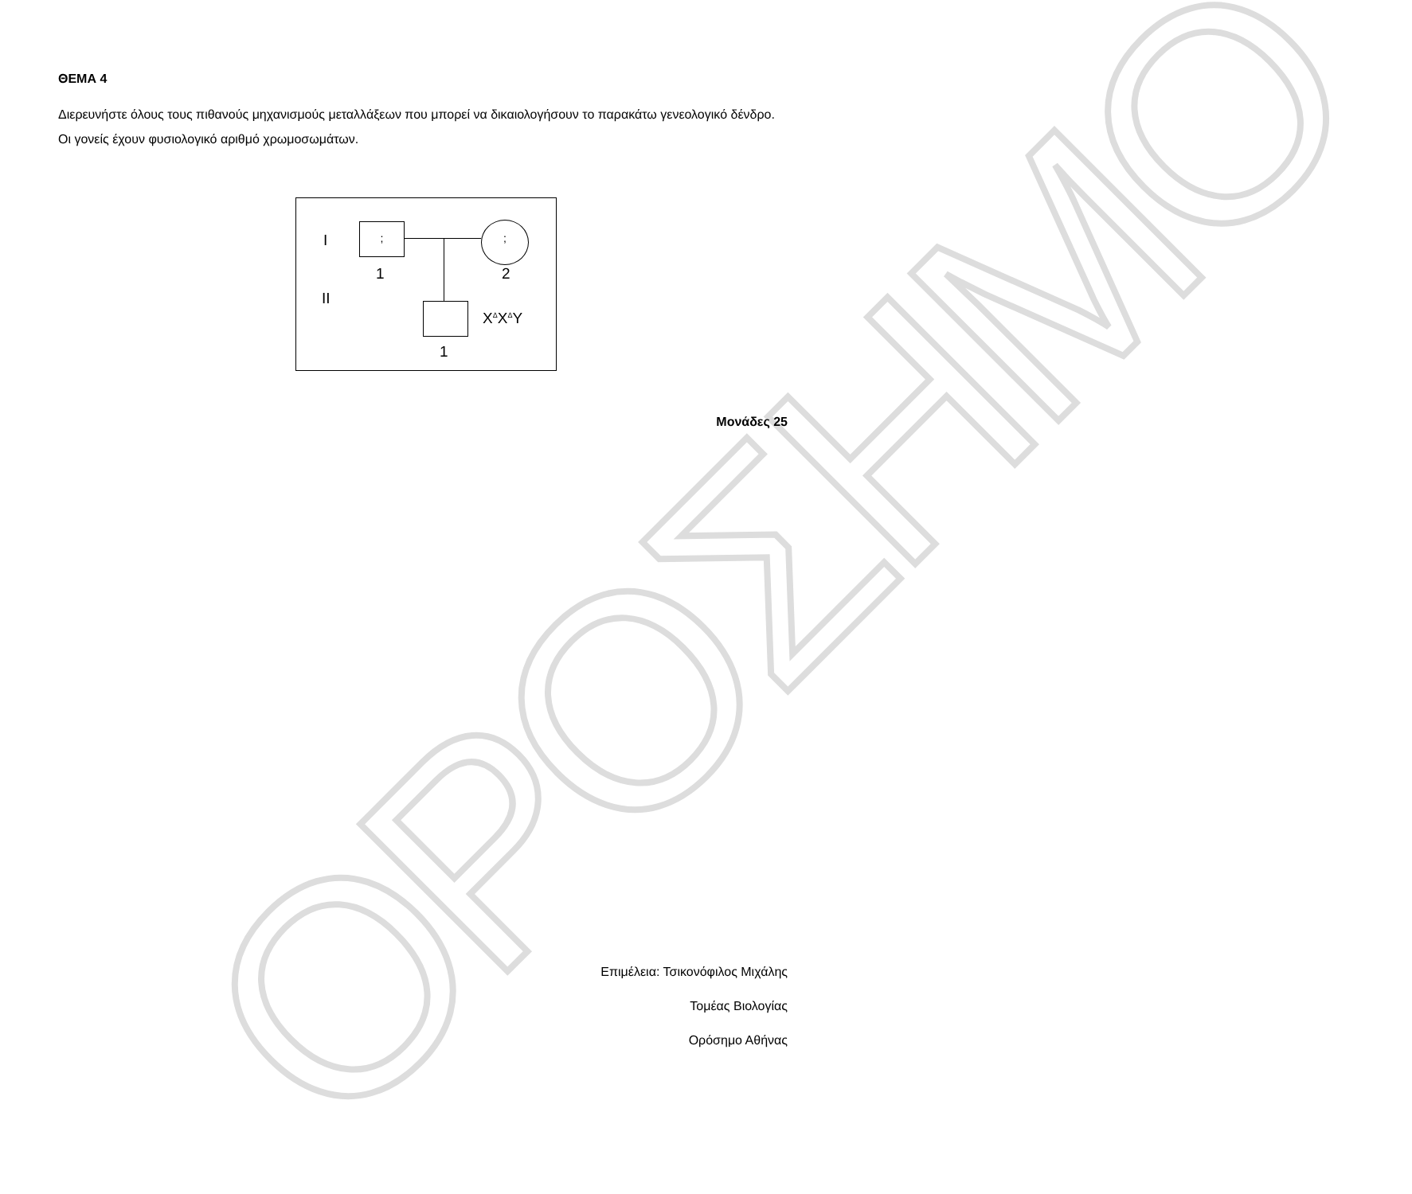ΟΡΟΣΗΜΟ
ΘΕΜΑ 4
Διερευνήστε όλους τους πιθανούς μηχανισμούς μεταλλάξεων που μπορεί να δικαιολογήσουν το παρακάτω γενεολογικό δένδρο. Οι γονείς έχουν φυσιολογικό αριθμό χρωμοσωμάτων.
I
; ;
1 2
II
X<sup>Δ</sup>X<sup>Δ</sup>Y
1
Μονάδες 25
Επιμέλεια: Τσικονόφιλος Μιχάλης
Τομέας Βιολογίας
Ορόσημο Αθήνας